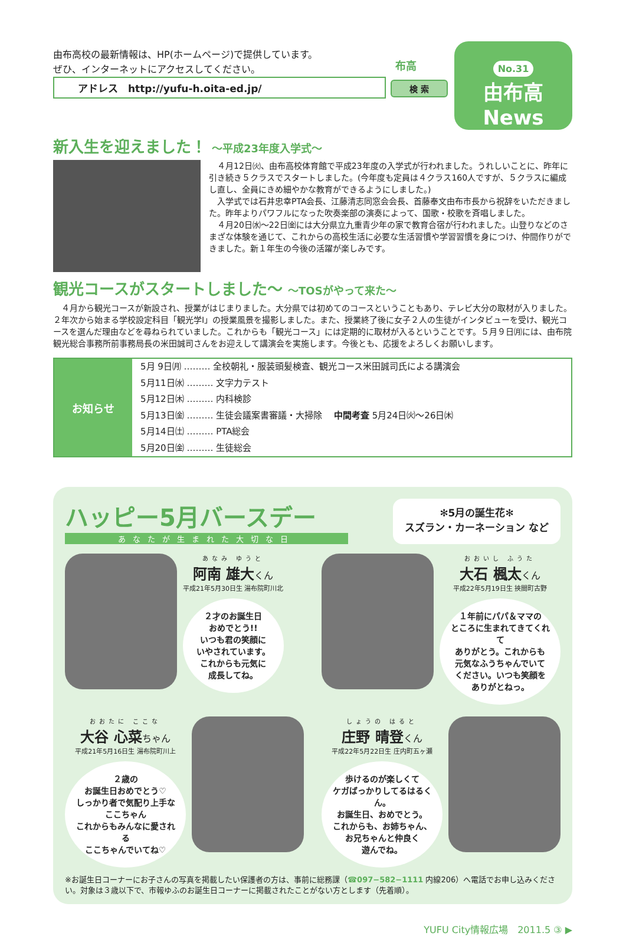由布高校の最新情報は、HP(ホームページ)で提供しています。
ぜひ、インターネットにアクセスしてください。
アドレス　http://yufu-h.oita-ed.jp/
検 索
布高
No.31
由布高
News
新入生を迎えました！ ～平成23年度入学式～
　４月12日㈫、由布高校体育館で平成23年度の入学式が行われました。うれしいことに、昨年に引き続き５クラスでスタートしました。(今年度も定員は４クラス160人ですが、５クラスに編成し直し、全員にきめ細やかな教育ができるようにしました。)
　入学式では石井忠幸PTA会長、江藤清志同窓会会長、首藤奉文由布市長から祝辞をいただきました。昨年よりパワフルになった吹奏楽部の演奏によって、国歌・校歌を斉唱しました。
　４月20日㈬～22日㈮には大分県立九重青少年の家で教育合宿が行われました。山登りなどのさまざな体験を通じて、これからの高校生活に必要な生活習慣や学習習慣を身につけ、仲間作りができました。新１年生の今後の活躍が楽しみです。
観光コースがスタートしました～ ～TOSがやって来た～
　４月から観光コースが新設され、授業がはじまりました。大分県では初めてのコースということもあり、テレビ大分の取材が入りました。２年次から始まる学校設定科目「観光学Ⅰ」の授業風景を撮影しました。また、授業終了後に女子２人の生徒がインタビューを受け、観光コースを選んだ理由などを尋ねられていました。これからも「観光コース」には定期的に取材が入るということです。５月９日㈪には、由布院観光総合事務所前事務局長の米田誠司さんをお迎えして講演会を実施します。今後とも、応援をよろしくお願いします。
| お知らせ | 5月 9日㈪ ……… 全校朝礼・服装頭髪検査、観光コース米田誠司氏による講演会 | |
| | 5月11日㈬ ……… 文字力テスト | |
| | 5月12日㈭ ……… 内科検診 | |
| | 5月13日㈮ ……… 生徒会議案書審議・大掃除 中間考査 5月24日㈫～26日㈭ | |
| | 5月14日㈯ ……… PTA総会 | |
| | 5月20日㈮ ……… 生徒総会 | |
ハッピー5月バースデー
あなたが生まれた大切な日
✻5月の誕生花✻
スズラン・カーネーション など
あなみ ゆうと
阿南 雄大くん
平成21年5月30日生 湯布院町川北
２才のお誕生日
おめでとう!!
いつも君の笑顔に
いやされています。
これからも元気に
成長してね。
おおいし ふうた
大石 楓太くん
平成22年5月19日生 挾間町古野
１年前にパパ＆ママの
ところに生まれてきてくれて
ありがとう。これからも
元気なふうちゃんでいて
ください。いつも笑顔を
ありがとねっ。
おおたに ここな
大谷 心菜ちゃん
平成21年5月16日生 湯布院町川上
２歳の
お誕生日おめでとう♡
しっかり者で気配り上手な
ここちゃん
これからもみんなに愛される
ここちゃんでいてね♡
しょうの はると
庄野 晴登くん
平成22年5月22日生 庄内町五ヶ瀬
歩けるのが楽しくて
ケガばっかりしてるはるくん。
お誕生日、おめでとう。
これからも、お姉ちゃん、
お兄ちゃんと仲良く
遊んでね。
※お誕生日コーナーにお子さんの写真を掲載したい保護者の方は、事前に総務課（☎097−582−1111 内線206）へ電話でお申し込みください。対象は３歳以下で、市報ゆふのお誕生日コーナーに掲載されたことがない方とします（先着順）。
YUFU City情報広場　2011.5 ③ ▶